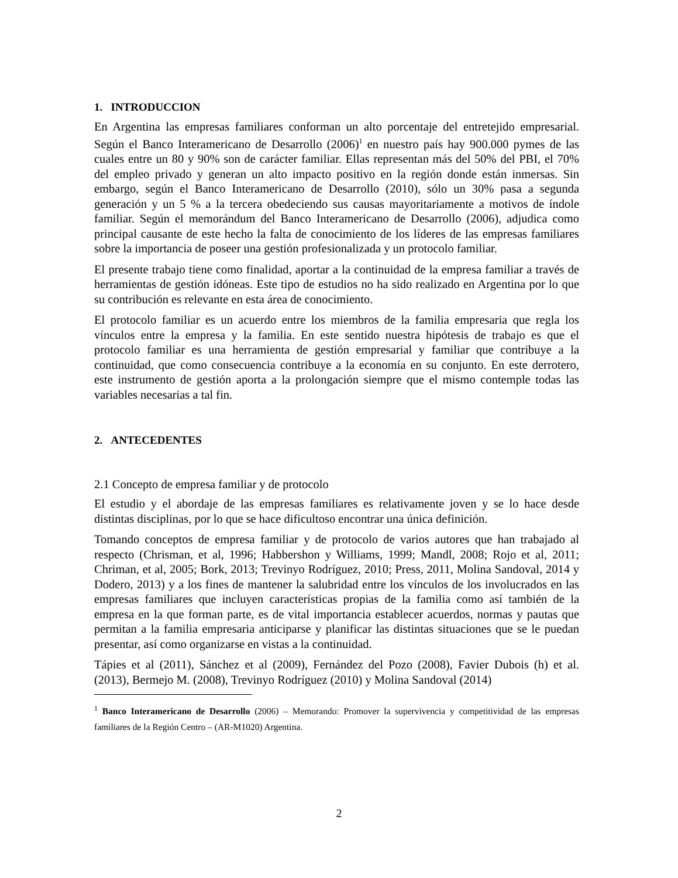1. INTRODUCCION
En Argentina las empresas familiares conforman un alto porcentaje del entretejido empresarial. Según el Banco Interamericano de Desarrollo (2006)<sup>1</sup> en nuestro país hay 900.000 pymes de las cuales entre un 80 y 90% son de carácter familiar. Ellas representan más del 50% del PBI, el 70% del empleo privado y generan un alto impacto positivo en la región donde están inmersas. Sin embargo, según el Banco Interamericano de Desarrollo (2010), sólo un 30% pasa a segunda generación y un 5 % a la tercera obedeciendo sus causas mayoritariamente a motivos de índole familiar. Según el memorándum del Banco Interamericano de Desarrollo (2006), adjudica como principal causante de este hecho la falta de conocimiento de los líderes de las empresas familiares sobre la importancia de poseer una gestión profesionalizada y un protocolo familiar.
El presente trabajo tiene como finalidad, aportar a la continuidad de la empresa familiar a través de herramientas de gestión idóneas. Este tipo de estudios no ha sido realizado en Argentina por lo que su contribución es relevante en esta área de conocimiento.
El protocolo familiar es un acuerdo entre los miembros de la familia empresaria que regla los vínculos entre la empresa y la familia. En este sentido nuestra hipótesis de trabajo es que el protocolo familiar es una herramienta de gestión empresarial y familiar que contribuye a la continuidad, que como consecuencia contribuye a la economía en su conjunto. En este derrotero, este instrumento de gestión aporta a la prolongación siempre que el mismo contemple todas las variables necesarias a tal fin.
2. ANTECEDENTES
2.1 Concepto de empresa familiar y de protocolo
El estudio y el abordaje de las empresas familiares es relativamente joven y se lo hace desde distintas disciplinas, por lo que se hace dificultoso encontrar una única definición.
Tomando conceptos de empresa familiar y de protocolo de varios autores que han trabajado al respecto (Chrisman, et al, 1996; Habbershon y Williams, 1999; Mandl, 2008; Rojo et al, 2011; Chriman, et al, 2005; Bork, 2013; Trevinyo Rodríguez, 2010; Press, 2011, Molina Sandoval, 2014 y Dodero, 2013) y a los fines de mantener la salubridad entre los vínculos de los involucrados en las empresas familiares que incluyen características propias de la familia como así también de la empresa en la que forman parte, es de vital importancia establecer acuerdos, normas y pautas que permitan a la familia empresaria anticiparse y planificar las distintas situaciones que se le puedan presentar, así como organizarse en vistas a la continuidad.
Tápies et al (2011), Sánchez et al (2009), Fernández del Pozo (2008), Favier Dubois (h) et al. (2013), Bermejo M. (2008), Trevinyo Rodríguez (2010) y Molina Sandoval (2014)
<sup>1</sup> Banco Interamericano de Desarrollo (2006) – Memorando: Promover la supervivencia y competitividad de las empresas familiares de la Región Centro – (AR-M1020) Argentina.
2